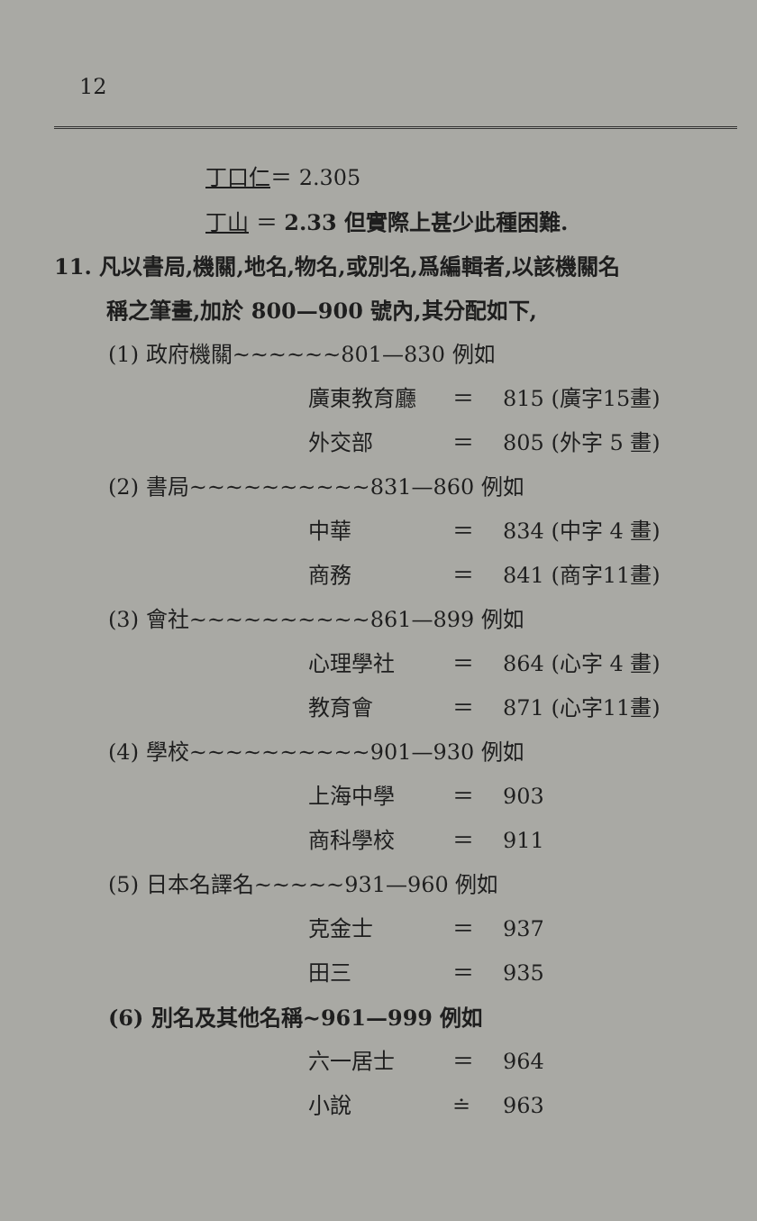12
丁口仁＝ 2.305
丁山 ＝ 2.33 但實際上甚少此種困難.
11. 凡以書局,機關,地名,物名,或別名,爲編輯者,以該機關名
稱之筆畫,加於 800—900 號內,其分配如下,
(1) 政府機關~~~~~~801—830 例如
廣東教育廳 ＝ 815 (廣字15畫)
外交部 ＝ 805 (外字 5 畫)
(2) 書局~~~~~~~~~~831—860 例如
中華 ＝ 834 (中字 4 畫)
商務 ＝ 841 (商字11畫)
(3) 會社~~~~~~~~~~861—899 例如
心理學社 ＝ 864 (心字 4 畫)
教育會 ＝ 871 (心字11畫)
(4) 學校~~~~~~~~~~901—930 例如
上海中學 ＝ 903
商科學校 ＝ 911
(5) 日本名譯名~~~~~931—960 例如
克金士 ＝ 937
田三 ＝ 935
(6) 別名及其他名稱~961—999 例如
六一居士 ＝ 964
小說 ≐ 963